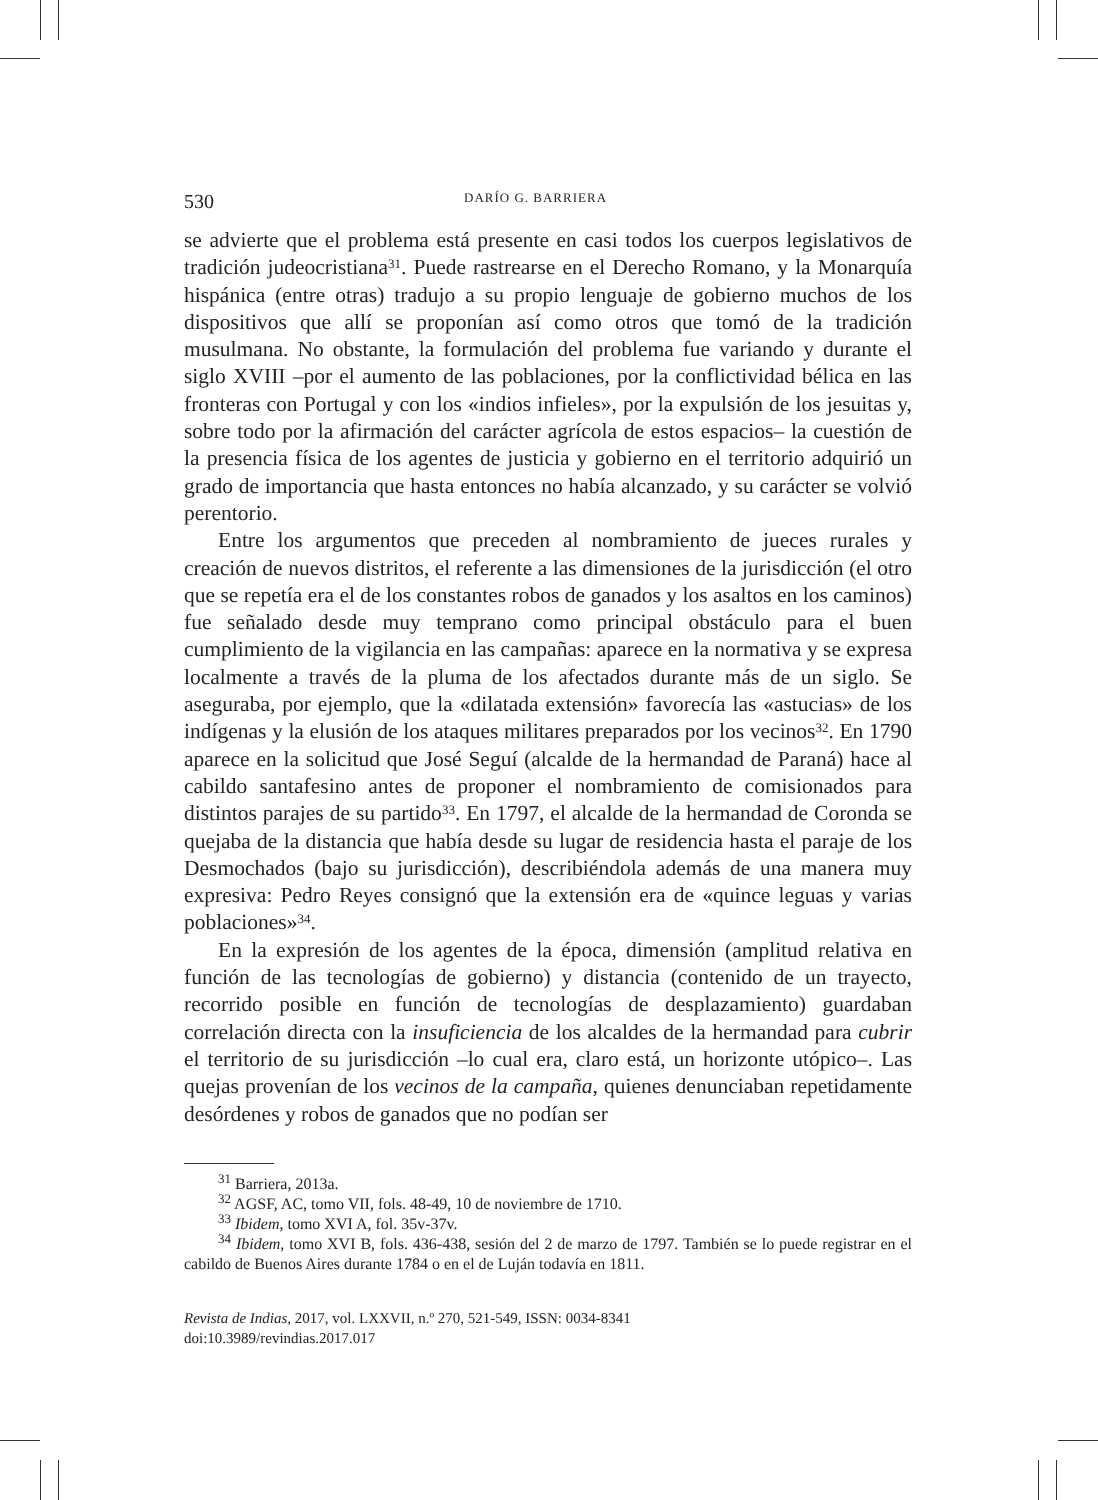530 DARÍO G. BARRIERA
se advierte que el problema está presente en casi todos los cuerpos legislativos de tradición judeocristiana<sup>31</sup>. Puede rastrearse en el Derecho Romano, y la Monarquía hispánica (entre otras) tradujo a su propio lenguaje de gobierno muchos de los dispositivos que allí se proponían así como otros que tomó de la tradición musulmana. No obstante, la formulación del problema fue variando y durante el siglo XVIII –por el aumento de las poblaciones, por la conflictividad bélica en las fronteras con Portugal y con los «indios infieles», por la expulsión de los jesuitas y, sobre todo por la afirmación del carácter agrícola de estos espacios– la cuestión de la presencia física de los agentes de justicia y gobierno en el territorio adquirió un grado de importancia que hasta entonces no había alcanzado, y su carácter se volvió perentorio.
Entre los argumentos que preceden al nombramiento de jueces rurales y creación de nuevos distritos, el referente a las dimensiones de la jurisdicción (el otro que se repetía era el de los constantes robos de ganados y los asaltos en los caminos) fue señalado desde muy temprano como principal obstáculo para el buen cumplimiento de la vigilancia en las campañas: aparece en la normativa y se expresa localmente a través de la pluma de los afectados durante más de un siglo. Se aseguraba, por ejemplo, que la «dilatada extensión» favorecía las «astucias» de los indígenas y la elusión de los ataques militares preparados por los vecinos<sup>32</sup>. En 1790 aparece en la solicitud que José Seguí (alcalde de la hermandad de Paraná) hace al cabildo santafesino antes de proponer el nombramiento de comisionados para distintos parajes de su partido<sup>33</sup>. En 1797, el alcalde de la hermandad de Coronda se quejaba de la distancia que había desde su lugar de residencia hasta el paraje de los Desmochados (bajo su jurisdicción), describiéndola además de una manera muy expresiva: Pedro Reyes consignó que la extensión era de «quince leguas y varias poblaciones»<sup>34</sup>.
En la expresión de los agentes de la época, dimensión (amplitud relativa en función de las tecnologías de gobierno) y distancia (contenido de un trayecto, recorrido posible en función de tecnologías de desplazamiento) guardaban correlación directa con la insuficiencia de los alcaldes de la hermandad para cubrir el territorio de su jurisdicción –lo cual era, claro está, un horizonte utópico–. Las quejas provenían de los vecinos de la campaña, quienes denunciaban repetidamente desórdenes y robos de ganados que no podían ser
<sup>31</sup> Barriera, 2013a.
<sup>32</sup> AGSF, AC, tomo VII, fols. 48-49, 10 de noviembre de 1710.
<sup>33</sup> Ibidem, tomo XVI A, fol. 35v-37v.
<sup>34</sup> Ibidem, tomo XVI B, fols. 436-438, sesión del 2 de marzo de 1797. También se lo puede registrar en el cabildo de Buenos Aires durante 1784 o en el de Luján todavía en 1811.
Revista de Indias, 2017, vol. LXXVII, n.º 270, 521-549, ISSN: 0034-8341
doi:10.3989/revindias.2017.017